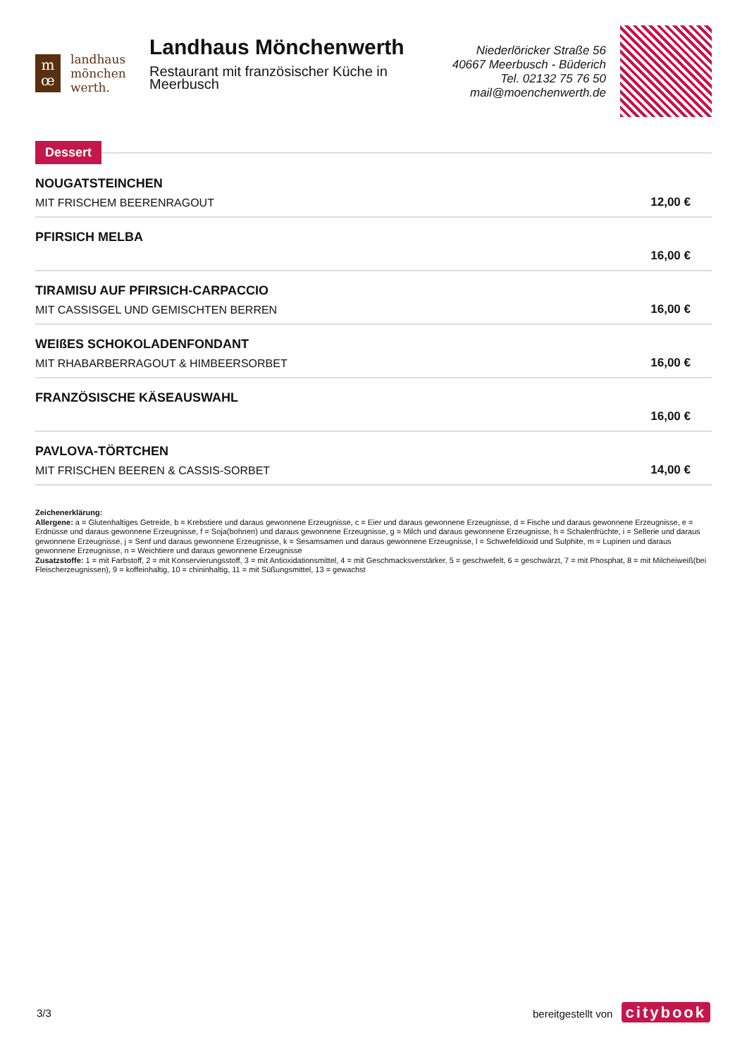m
œ
landhaus
mönchen
werth.
Landhaus Mönchenwerth
Restaurant mit französischer Küche in Meerbusch
Niederlöricker Straße 56
40667 Meerbusch - Büderich
Tel. 02132 75 76 50
mail@moenchenwerth.de
Dessert
NOUGATSTEINCHEN
MIT FRISCHEM BEERENRAGOUT
12,00 €
PFIRSICH MELBA
16,00 €
TIRAMISU AUF PFIRSICH-CARPACCIO
MIT CASSISGEL UND GEMISCHTEN BERREN
16,00 €
WEIßES SCHOKOLADENFONDANT
MIT RHABARBERRAGOUT & HIMBEERSORBET
16,00 €
FRANZÖSISCHE KÄSEAUSWAHL
16,00 €
PAVLOVA-TÖRTCHEN
MIT FRISCHEN BEEREN & CASSIS-SORBET
14,00 €
Zeichenerklärung:
Allergene: a = Glutenhaltiges Getreide, b = Krebstiere und daraus gewonnene Erzeugnisse, c = Eier und daraus gewonnene Erzeugnisse, d = Fische und daraus gewonnene Erzeugnisse, e = Erdnüsse und daraus gewonnene Erzeugnisse, f = Soja(bohnen) und daraus gewonnene Erzeugnisse, g = Milch und daraus gewonnene Erzeugnisse, h = Schalenfrüchte, i = Sellerie und daraus gewonnene Erzeugnisse, j = Senf und daraus gewonnene Erzeugnisse, k = Sesamsamen und daraus gewonnene Erzeugnisse, l = Schwefeldioxid und Sulphite, m = Lupinen und daraus gewonnene Erzeugnisse, n = Weichtiere und daraus gewonnene Erzeugnisse
Zusatzstoffe: 1 = mit Farbstoff, 2 = mit Konservierungsstoff, 3 = mit Antioxidationsmittel, 4 = mit Geschmacksverstärker, 5 = geschwefelt, 6 = geschwärzt, 7 = mit Phosphat, 8 = mit Milcheiweiß(bei Fleischerzeugnissen), 9 = koffeinhaltig, 10 = chininhaltig, 11 = mit Süßungsmittel, 13 = gewachst
3/3 bereitgestellt von citybook